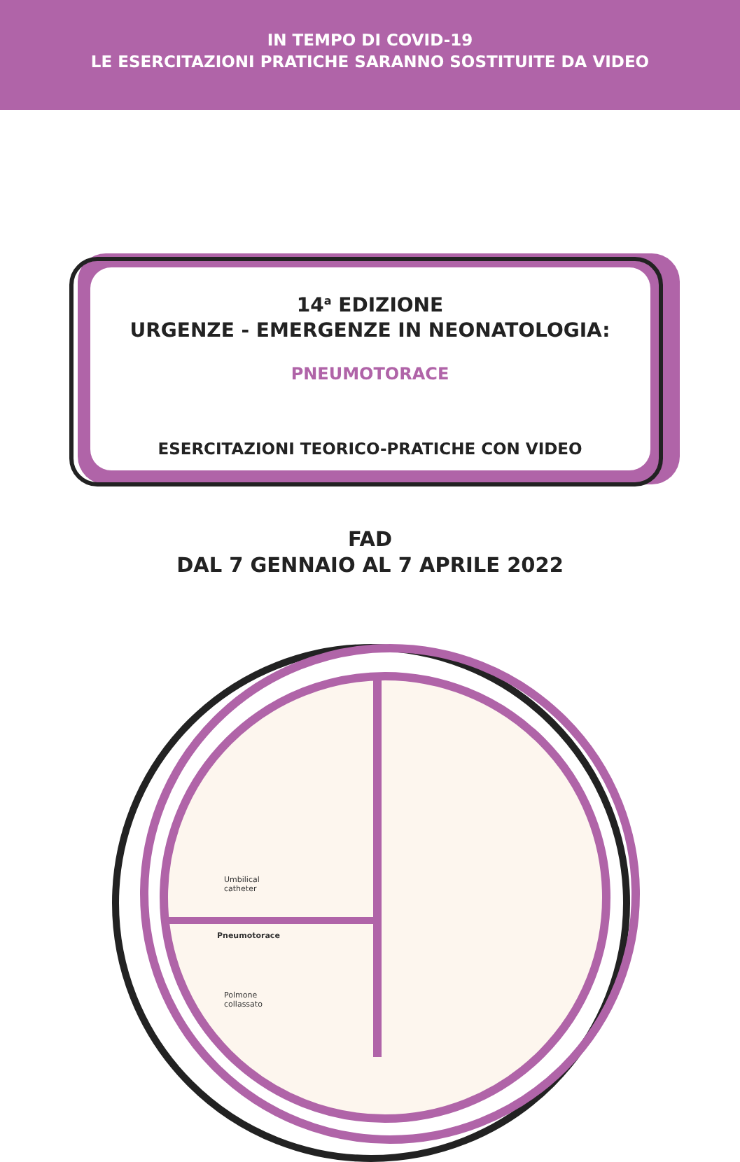IN TEMPO DI COVID-19
LE ESERCITAZIONI PRATICHE SARANNO SOSTITUITE DA VIDEO
14<sup>a</sup> EDIZIONE
URGENZE - EMERGENZE IN NEONATOLOGIA:
PNEUMOTORACE
ESERCITAZIONI TEORICO-PRATICHE CON VIDEO
FAD
DAL 7 GENNAIO AL 7 APRILE 2022
Umbilical
catheter
Pneumotorace
Polmone
collassato